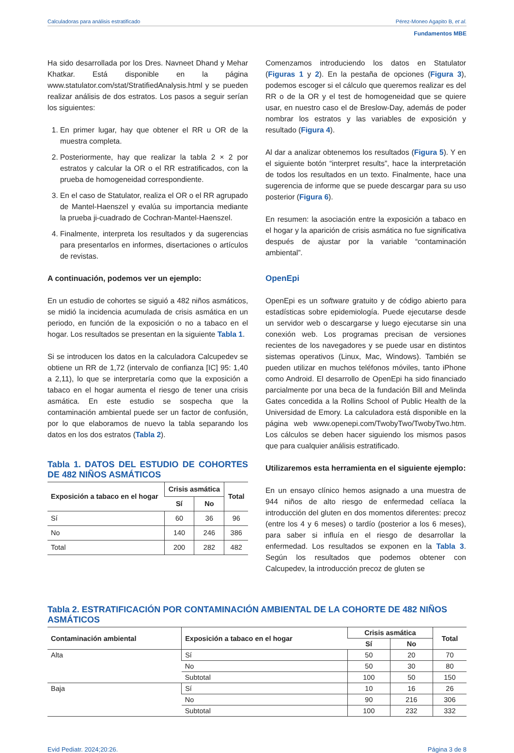Calculadoras para análisis estratificado Pérez-Moneo Agapito B, et al.
Fundamentos MBE
Ha sido desarrollada por los Dres. Navneet Dhand y Mehar Khatkar. Está disponible en la página www.statulator.com/stat/StratifiedAnalysis.html y se pueden realizar análisis de dos estratos. Los pasos a seguir serían los siguientes:
1. En primer lugar, hay que obtener el RR u OR de la muestra completa.
2. Posteriormente, hay que realizar la tabla 2 × 2 por estratos y calcular la OR o el RR estratificados, con la prueba de homogeneidad correspondiente.
3. En el caso de Statulator, realiza el OR o el RR agrupado de Mantel-Haenszel y evalúa su importancia mediante la prueba ji-cuadrado de Cochran-Mantel-Haenszel.
4. Finalmente, interpreta los resultados y da sugerencias para presentarlos en informes, disertaciones o artículos de revistas.
A continuación, podemos ver un ejemplo:
En un estudio de cohortes se siguió a 482 niños asmáticos, se midió la incidencia acumulada de crisis asmática en un periodo, en función de la exposición o no a tabaco en el hogar. Los resultados se presentan en la siguiente Tabla 1.
Si se introducen los datos en la calculadora Calcupedev se obtiene un RR de 1,72 (intervalo de confianza [IC] 95: 1,40 a 2,11), lo que se interpretaría como que la exposición a tabaco en el hogar aumenta el riesgo de tener una crisis asmática. En este estudio se sospecha que la contaminación ambiental puede ser un factor de confusión, por lo que elaboramos de nuevo la tabla separando los datos en los dos estratos (Tabla 2).
Tabla 1. DATOS DEL ESTUDIO DE COHORTES DE 482 NIÑOS ASMÁTICOS
| Exposición a tabaco en el hogar | Crisis asmática | | Total |
| --- | --- | --- | --- |
| | Sí | No | |
| Sí | 60 | 36 | 96 |
| No | 140 | 246 | 386 |
| Total | 200 | 282 | 482 |
Comenzamos introduciendo los datos en Statulator (Figuras 1 y 2). En la pestaña de opciones (Figura 3), podemos escoger si el cálculo que queremos realizar es del RR o de la OR y el test de homogeneidad que se quiere usar, en nuestro caso el de Breslow-Day, además de poder nombrar los estratos y las variables de exposición y resultado (Figura 4).
Al dar a analizar obtenemos los resultados (Figura 5). Y en el siguiente botón “interpret results”, hace la interpretación de todos los resultados en un texto. Finalmente, hace una sugerencia de informe que se puede descargar para su uso posterior (Figura 6).
En resumen: la asociación entre la exposición a tabaco en el hogar y la aparición de crisis asmática no fue significativa después de ajustar por la variable “contaminación ambiental”.
OpenEpi
OpenEpi es un software gratuito y de código abierto para estadísticas sobre epidemiología. Puede ejecutarse desde un servidor web o descargarse y luego ejecutarse sin una conexión web. Los programas precisan de versiones recientes de los navegadores y se puede usar en distintos sistemas operativos (Linux, Mac, Windows). También se pueden utilizar en muchos teléfonos móviles, tanto iPhone como Android. El desarrollo de OpenEpi ha sido financiado parcialmente por una beca de la fundación Bill and Melinda Gates concedida a la Rollins School of Public Health de la Universidad de Emory. La calculadora está disponible en la página web www.openepi.com/TwobyTwo/TwobyTwo.htm. Los cálculos se deben hacer siguiendo los mismos pasos que para cualquier análisis estratificado.
Utilizaremos esta herramienta en el siguiente ejemplo:
En un ensayo clínico hemos asignado a una muestra de 944 niños de alto riesgo de enfermedad celíaca la introducción del gluten en dos momentos diferentes: precoz (entre los 4 y 6 meses) o tardío (posterior a los 6 meses), para saber si influía en el riesgo de desarrollar la enfermedad. Los resultados se exponen en la Tabla 3. Según los resultados que podemos obtener con Calcupedev, la introducción precoz de gluten se
Tabla 2. ESTRATIFICACIÓN POR CONTAMINACIÓN AMBIENTAL DE LA COHORTE DE 482 NIÑOS ASMÁTICOS
| Contaminación ambiental | Exposición a tabaco en el hogar | Crisis asmática | | Total |
| --- | --- | --- | --- | --- |
| | | Sí | No | |
| Alta | Sí | 50 | 20 | 70 |
| | No | 50 | 30 | 80 |
| | Subtotal | 100 | 50 | 150 |
| Baja | Sí | 10 | 16 | 26 |
| | No | 90 | 216 | 306 |
| | Subtotal | 100 | 232 | 332 |
Evid Pediatr. 2024;20:26. Página 3 de 8